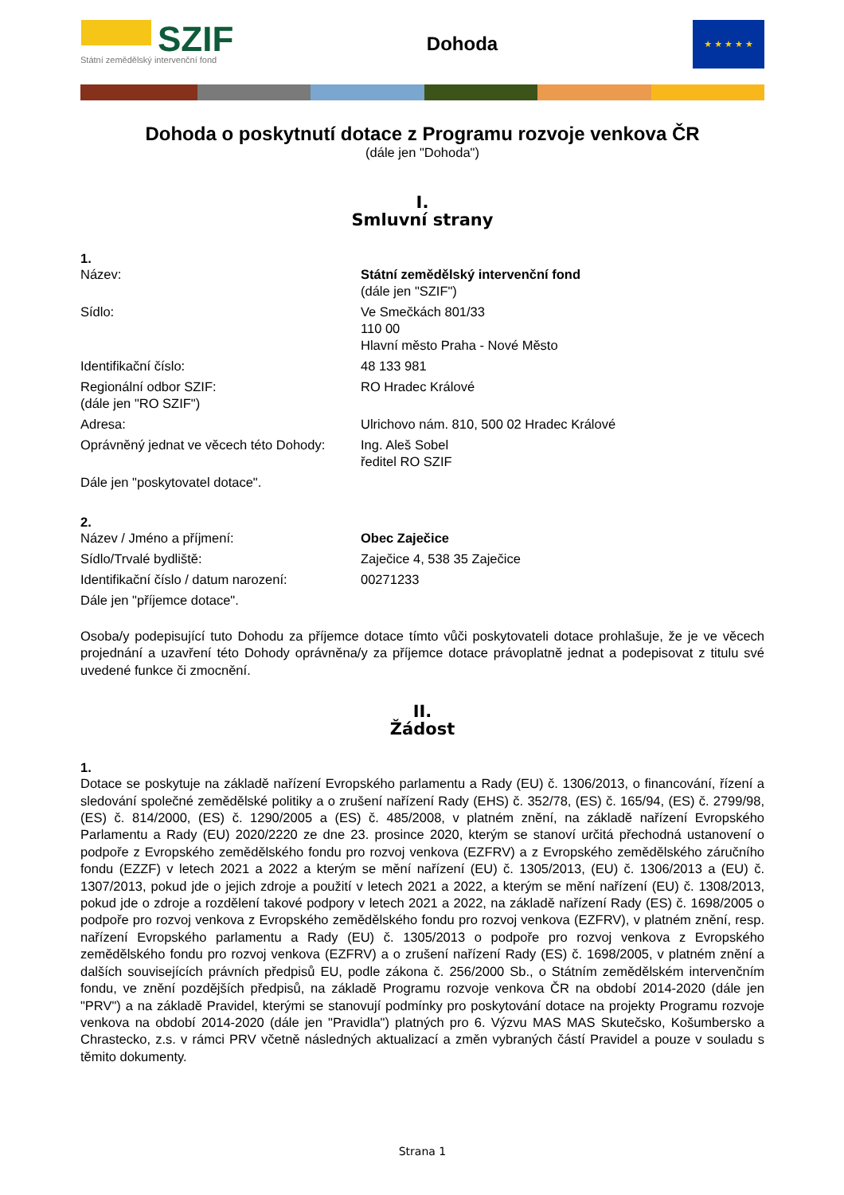SZIF
Státní zemědělský intervenční fond
Dohoda
★ ★ ★ ★ ★
Dohoda o poskytnutí dotace z Programu rozvoje venkova ČR
(dále jen "Dohoda")
I.
Smluvní strany
1.
Název: Státní zemědělský intervenční fond
(dále jen "SZIF")
Sídlo: Ve Smečkách 801/33
110 00
Hlavní město Praha - Nové Město
Identifikační číslo: 48 133 981
Regionální odbor SZIF:
(dále jen "RO SZIF")
RO Hradec Králové
Adresa: Ulrichovo nám. 810, 500 02 Hradec Králové
Oprávněný jednat ve věcech této Dohody:
Ing. Aleš Sobel
ředitel RO SZIF
Dále jen "poskytovatel dotace".
2.
Název / Jméno a příjmení: Obec Zaječice
Sídlo/Trvalé bydliště: Zaječice 4, 538 35 Zaječice
Identifikační číslo / datum narození:
00271233
Dále jen "příjemce dotace".
Osoba/y podepisující tuto Dohodu za příjemce dotace tímto vůči poskytovateli dotace prohlašuje, že je ve věcech projednání a uzavření této Dohody oprávněna/y za příjemce dotace právoplatně jednat a podepisovat z titulu své uvedené funkce či zmocnění.
II.
Žádost
1.
Dotace se poskytuje na základě nařízení Evropského parlamentu a Rady (EU) č. 1306/2013, o financování, řízení a sledování společné zemědělské politiky a o zrušení nařízení Rady (EHS) č. 352/78, (ES) č. 165/94, (ES) č. 2799/98, (ES) č. 814/2000, (ES) č. 1290/2005 a (ES) č. 485/2008, v platném znění, na základě nařízení Evropského Parlamentu a Rady (EU) 2020/2220 ze dne 23. prosince 2020, kterým se stanoví určitá přechodná ustanovení o podpoře z Evropského zemědělského fondu pro rozvoj venkova (EZFRV) a z Evropského zemědělského záručního fondu (EZZF) v letech 2021 a 2022 a kterým se mění nařízení (EU) č. 1305/2013, (EU) č. 1306/2013 a (EU) č. 1307/2013, pokud jde o jejich zdroje a použití v letech 2021 a 2022, a kterým se mění nařízení (EU) č. 1308/2013, pokud jde o zdroje a rozdělení takové podpory v letech 2021 a 2022, na základě nařízení Rady (ES) č. 1698/2005 o podpoře pro rozvoj venkova z Evropského zemědělského fondu pro rozvoj venkova (EZFRV), v platném znění, resp. nařízení Evropského parlamentu a Rady (EU) č. 1305/2013 o podpoře pro rozvoj venkova z Evropského zemědělského fondu pro rozvoj venkova (EZFRV) a o zrušení nařízení Rady (ES) č. 1698/2005, v platném znění a dalších souvisejících právních předpisů EU, podle zákona č. 256/2000 Sb., o Státním zemědělském intervenčním fondu, ve znění pozdějších předpisů, na základě Programu rozvoje venkova ČR na období 2014-2020 (dále jen "PRV") a na základě Pravidel, kterými se stanovují podmínky pro poskytování dotace na projekty Programu rozvoje venkova na období 2014-2020 (dále jen "Pravidla") platných pro 6. Výzvu MAS MAS Skutečsko, Košumbersko a Chrastecko, z.s. v rámci PRV včetně následných aktualizací a změn vybraných částí Pravidel a pouze v souladu s těmito dokumenty.
Strana 1